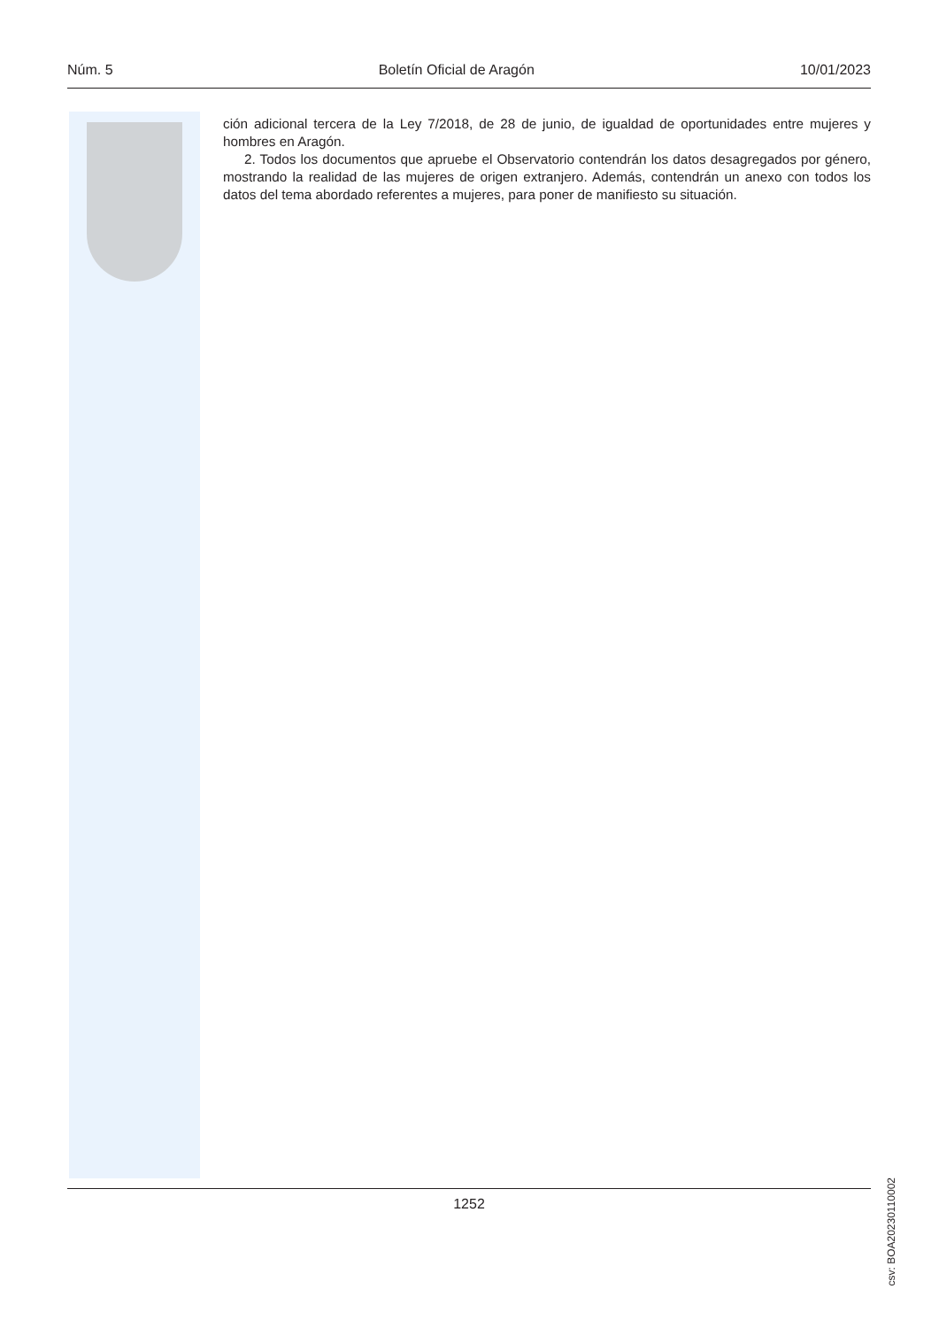Núm. 5 Boletín Oficial de Aragón 10/01/2023
ción adicional tercera de la Ley 7/2018, de 28 de junio, de igualdad de oportunidades entre mujeres y hombres en Aragón.
2. Todos los documentos que apruebe el Observatorio contendrán los datos desagregados por género, mostrando la realidad de las mujeres de origen extranjero. Además, contendrán un anexo con todos los datos del tema abordado referentes a mujeres, para poner de manifiesto su situación.
csv: BOA20230110002
1252